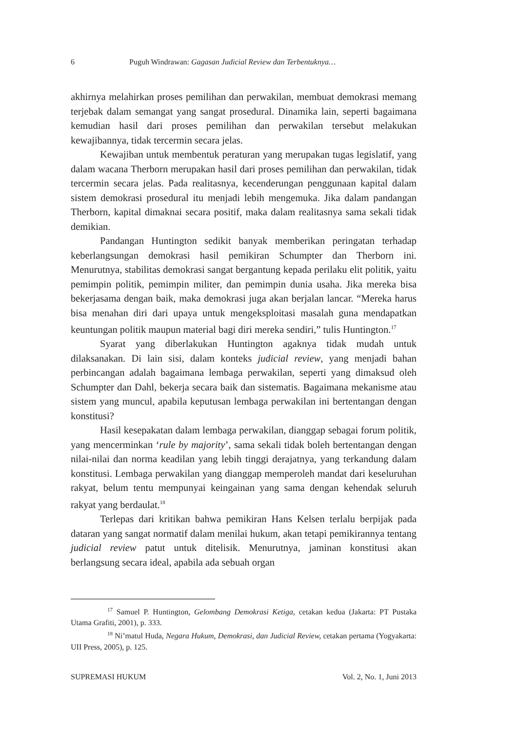6 Puguh Windrawan: Gagasan Judicial Review dan Terbentuknya…
akhirnya melahirkan proses pemilihan dan perwakilan, membuat demokrasi memang terjebak dalam semangat yang sangat prosedural. Dinamika lain, seperti bagaimana kemudian hasil dari proses pemilihan dan perwakilan tersebut melakukan kewajibannya, tidak tercermin secara jelas.
Kewajiban untuk membentuk peraturan yang merupakan tugas legislatif, yang dalam wacana Therborn merupakan hasil dari proses pemilihan dan perwakilan, tidak tercermin secara jelas. Pada realitasnya, kecenderungan penggunaan kapital dalam sistem demokrasi prosedural itu menjadi lebih mengemuka. Jika dalam pandangan Therborn, kapital dimaknai secara positif, maka dalam realitasnya sama sekali tidak demikian.
Pandangan Huntington sedikit banyak memberikan peringatan terhadap keberlangsungan demokrasi hasil pemikiran Schumpter dan Therborn ini. Menurutnya, stabilitas demokrasi sangat bergantung kepada perilaku elit politik, yaitu pemimpin politik, pemimpin militer, dan pemimpin dunia usaha. Jika mereka bisa bekerjasama dengan baik, maka demokrasi juga akan berjalan lancar. “Mereka harus bisa menahan diri dari upaya untuk mengeksploitasi masalah guna mendapatkan keuntungan politik maupun material bagi diri mereka sendiri,” tulis Huntington.<sup>17</sup>
Syarat yang diberlakukan Huntington agaknya tidak mudah untuk dilaksanakan. Di lain sisi, dalam konteks judicial review, yang menjadi bahan perbincangan adalah bagaimana lembaga perwakilan, seperti yang dimaksud oleh Schumpter dan Dahl, bekerja secara baik dan sistematis. Bagaimana mekanisme atau sistem yang muncul, apabila keputusan lembaga perwakilan ini bertentangan dengan konstitusi?
Hasil kesepakatan dalam lembaga perwakilan, dianggap sebagai forum politik, yang mencerminkan ‘rule by majority’, sama sekali tidak boleh bertentangan dengan nilai-nilai dan norma keadilan yang lebih tinggi derajatnya, yang terkandung dalam konstitusi. Lembaga perwakilan yang dianggap memperoleh mandat dari keseluruhan rakyat, belum tentu mempunyai keingainan yang sama dengan kehendak seluruh rakyat yang berdaulat.<sup>18</sup>
Terlepas dari kritikan bahwa pemikiran Hans Kelsen terlalu berpijak pada dataran yang sangat normatif dalam menilai hukum, akan tetapi pemikirannya tentang judicial review patut untuk ditelisik. Menurutnya, jaminan konstitusi akan berlangsung secara ideal, apabila ada sebuah organ
<sup>17</sup> Samuel P. Huntington, Gelombang Demokrasi Ketiga, cetakan kedua (Jakarta: PT Pustaka Utama Grafiti, 2001), p. 333.
<sup>18</sup> Ni’matul Huda, Negara Hukum, Demokrasi, dan Judicial Review, cetakan pertama (Yogyakarta: UII Press, 2005), p. 125.
SUPREMASI HUKUM Vol. 2, No. 1, Juni 2013